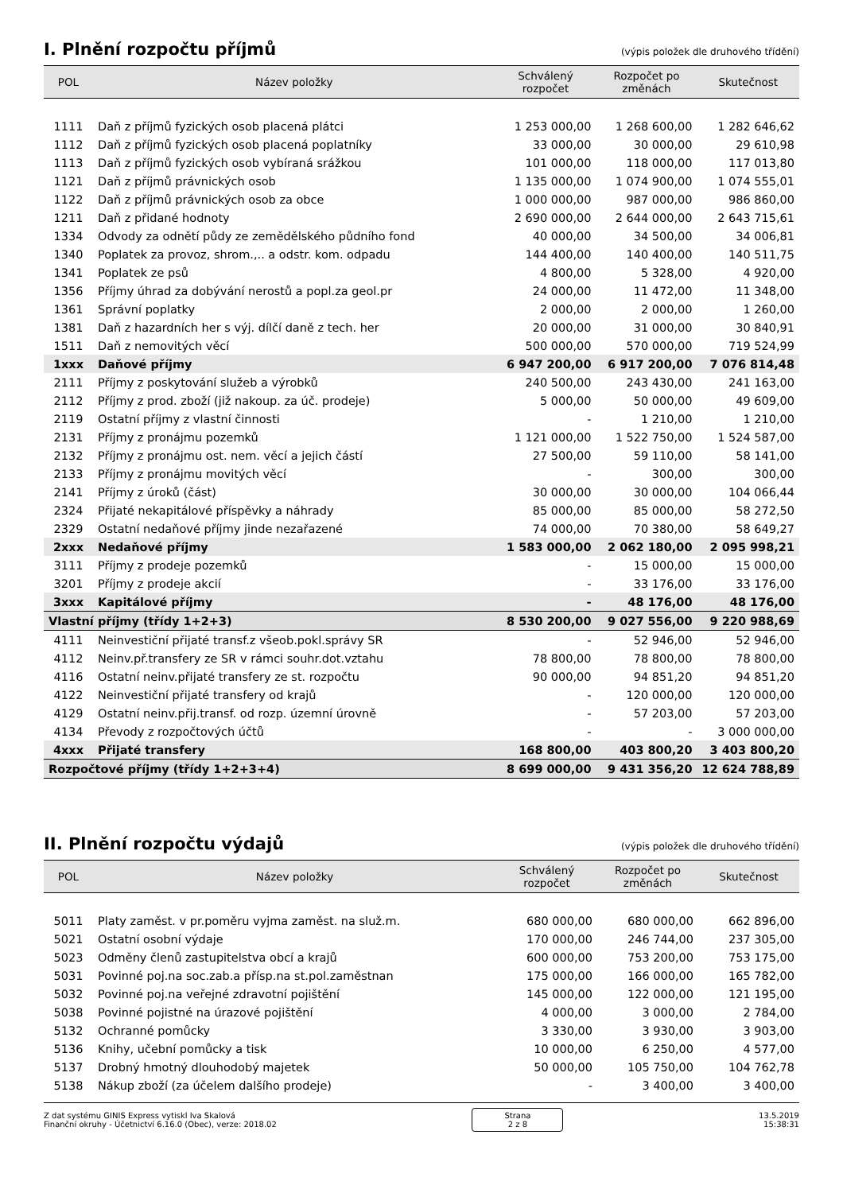I. Plnění rozpočtu příjmů
(výpis položek dle druhového třídění)
| POL | Název položky | Schválený rozpočet | Rozpočet po změnách | Skutečnost |
| --- | --- | --- | --- | --- |
| 1111 | Daň z příjmů fyzických osob placená plátci | 1 253 000,00 | 1 268 600,00 | 1 282 646,62 |
| 1112 | Daň z příjmů fyzických osob placená poplatníky | 33 000,00 | 30 000,00 | 29 610,98 |
| 1113 | Daň z příjmů fyzických osob vybíraná srážkou | 101 000,00 | 118 000,00 | 117 013,80 |
| 1121 | Daň z příjmů právnických osob | 1 135 000,00 | 1 074 900,00 | 1 074 555,01 |
| 1122 | Daň z příjmů právnických osob za obce | 1 000 000,00 | 987 000,00 | 986 860,00 |
| 1211 | Daň z přidané hodnoty | 2 690 000,00 | 2 644 000,00 | 2 643 715,61 |
| 1334 | Odvody za odnětí půdy ze zemědělského půdního fond | 40 000,00 | 34 500,00 | 34 006,81 |
| 1340 | Poplatek za provoz, shrom.,.. a odstr. kom. odpadu | 144 400,00 | 140 400,00 | 140 511,75 |
| 1341 | Poplatek ze psů | 4 800,00 | 5 328,00 | 4 920,00 |
| 1356 | Příjmy úhrad za dobývání nerostů a popl.za geol.pr | 24 000,00 | 11 472,00 | 11 348,00 |
| 1361 | Správní poplatky | 2 000,00 | 2 000,00 | 1 260,00 |
| 1381 | Daň z hazardních her s výj. dílčí daně z tech. her | 20 000,00 | 31 000,00 | 30 840,91 |
| 1511 | Daň z nemovitých věcí | 500 000,00 | 570 000,00 | 719 524,99 |
| 1xxx | Daňové příjmy | 6 947 200,00 | 6 917 200,00 | 7 076 814,48 |
| 2111 | Příjmy z poskytování služeb a výrobků | 240 500,00 | 243 430,00 | 241 163,00 |
| 2112 | Příjmy z prod. zboží (již nakoup. za úč. prodeje) | 5 000,00 | 50 000,00 | 49 609,00 |
| 2119 | Ostatní příjmy z vlastní činnosti | - | 1 210,00 | 1 210,00 |
| 2131 | Příjmy z pronájmu pozemků | 1 121 000,00 | 1 522 750,00 | 1 524 587,00 |
| 2132 | Příjmy z pronájmu ost. nem. věcí a jejich částí | 27 500,00 | 59 110,00 | 58 141,00 |
| 2133 | Příjmy z pronájmu movitých věcí | - | 300,00 | 300,00 |
| 2141 | Příjmy z úroků (část) | 30 000,00 | 30 000,00 | 104 066,44 |
| 2324 | Přijaté nekapitálové příspěvky a náhrady | 85 000,00 | 85 000,00 | 58 272,50 |
| 2329 | Ostatní nedaňové příjmy jinde nezařazené | 74 000,00 | 70 380,00 | 58 649,27 |
| 2xxx | Nedaňové příjmy | 1 583 000,00 | 2 062 180,00 | 2 095 998,21 |
| 3111 | Příjmy z prodeje pozemků | - | 15 000,00 | 15 000,00 |
| 3201 | Příjmy z prodeje akcií | - | 33 176,00 | 33 176,00 |
| 3xxx | Kapitálové příjmy | - | 48 176,00 | 48 176,00 |
| Vlastní příjmy (třídy 1+2+3) | | 8 530 200,00 | 9 027 556,00 | 9 220 988,69 |
| 4111 | Neinvestiční přijaté transf.z všeob.pokl.správy SR | - | 52 946,00 | 52 946,00 |
| 4112 | Neinv.př.transfery ze SR v rámci souhr.dot.vztahu | 78 800,00 | 78 800,00 | 78 800,00 |
| 4116 | Ostatní neinv.přijaté transfery ze st. rozpočtu | 90 000,00 | 94 851,20 | 94 851,20 |
| 4122 | Neinvestiční přijaté transfery od krajů | - | 120 000,00 | 120 000,00 |
| 4129 | Ostatní neinv.přij.transf. od rozp. územní úrovně | - | 57 203,00 | 57 203,00 |
| 4134 | Převody z rozpočtových účtů | - | - | 3 000 000,00 |
| 4xxx | Přijaté transfery | 168 800,00 | 403 800,20 | 3 403 800,20 |
| Rozpočtové příjmy (třídy 1+2+3+4) | | 8 699 000,00 | 9 431 356,20 | 12 624 788,89 |
II. Plnění rozpočtu výdajů
(výpis položek dle druhového třídění)
| POL | Název položky | Schválený rozpočet | Rozpočet po změnách | Skutečnost |
| --- | --- | --- | --- | --- |
| 5011 | Platy zaměst. v pr.poměru vyjma zaměst. na služ.m. | 680 000,00 | 680 000,00 | 662 896,00 |
| 5021 | Ostatní osobní výdaje | 170 000,00 | 246 744,00 | 237 305,00 |
| 5023 | Odměny členů zastupitelstva obcí a krajů | 600 000,00 | 753 200,00 | 753 175,00 |
| 5031 | Povinné poj.na soc.zab.a přísp.na st.pol.zaměstnan | 175 000,00 | 166 000,00 | 165 782,00 |
| 5032 | Povinné poj.na veřejné zdravotní pojištění | 145 000,00 | 122 000,00 | 121 195,00 |
| 5038 | Povinné pojistné na úrazové pojištění | 4 000,00 | 3 000,00 | 2 784,00 |
| 5132 | Ochranné pomůcky | 3 330,00 | 3 930,00 | 3 903,00 |
| 5136 | Knihy, učební pomůcky a tisk | 10 000,00 | 6 250,00 | 4 577,00 |
| 5137 | Drobný hmotný dlouhodobý majetek | 50 000,00 | 105 750,00 | 104 762,78 |
| 5138 | Nákup zboží (za účelem dalšího prodeje) | - | 3 400,00 | 3 400,00 |
Z dat systému GINIS Express vytiskl Iva Skalová
Finanční okruhy - Účetnictví 6.16.0 (Obec), verze: 2018.02
Strana
2 z 8
13.5.2019
15:38:31